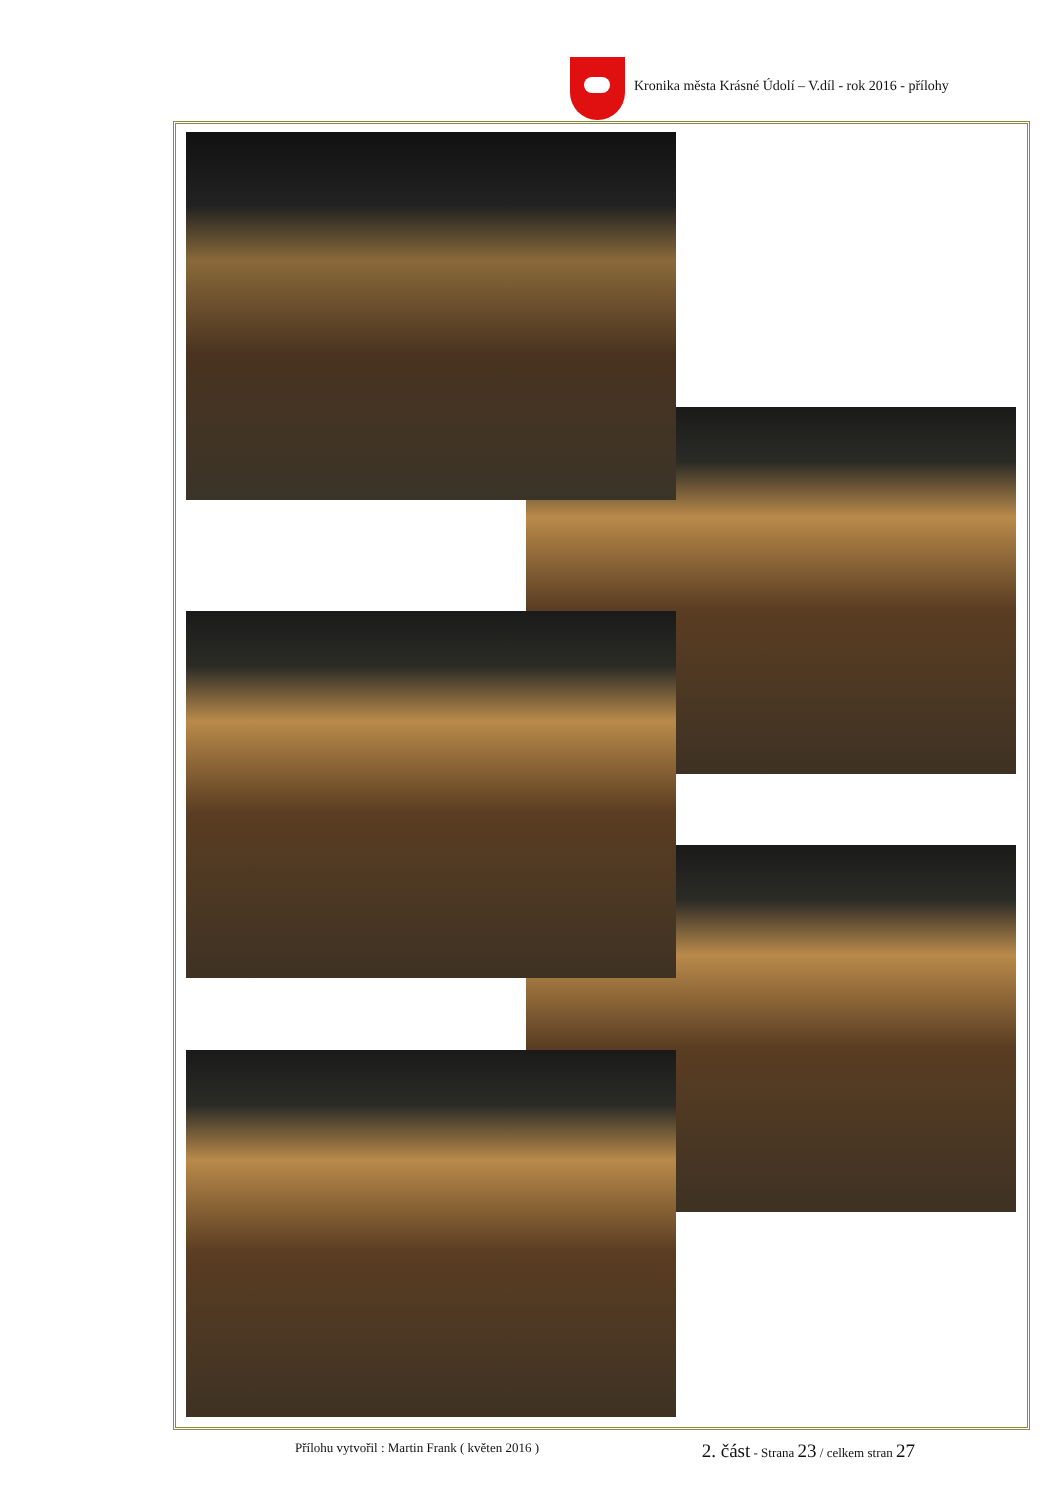Kronika města Krásné Údolí – V.díl - rok 2016 - přílohy
Přílohu vytvořil : Martin Frank ( květen 2016 ) 2. část - Strana 23 / celkem stran 27